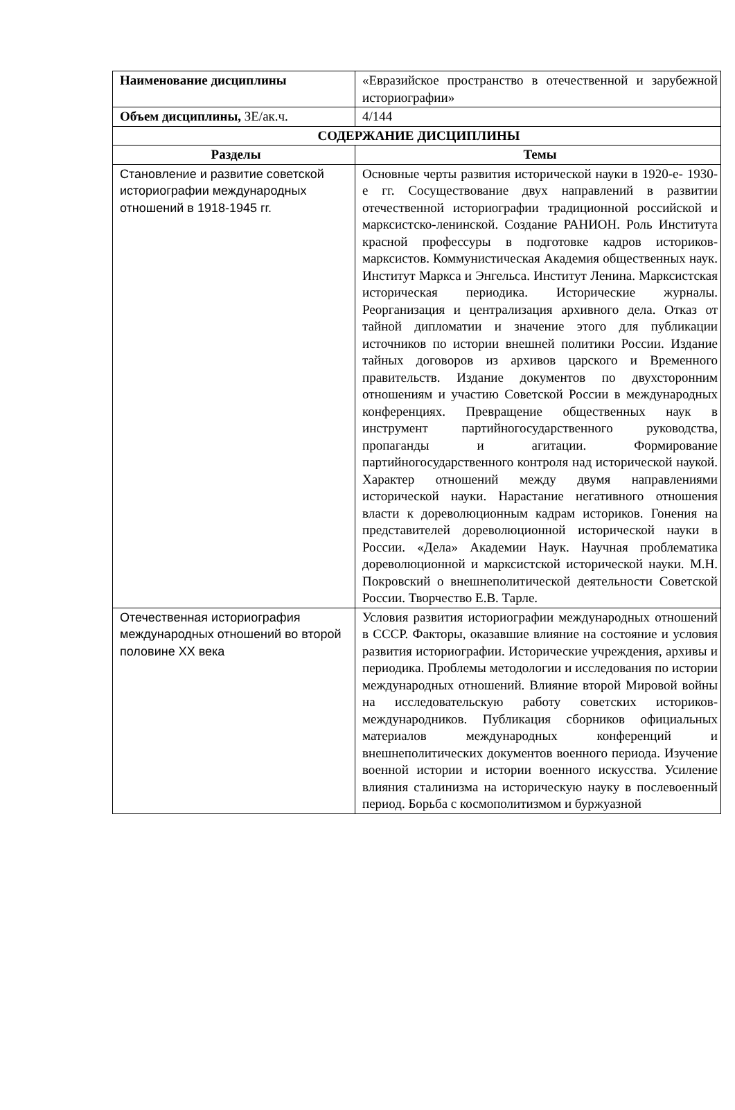| Наименование дисциплины | «Евразийское пространство в отечественной и зарубежной историографии» |
| Объем дисциплины, ЗЕ/ак.ч. | 4/144 |
| СОДЕРЖАНИЕ ДИСЦИПЛИНЫ | |
| Разделы | Темы |
| Становление и развитие советской историографии международных отношений в 1918-1945 гг. | Основные черты развития исторической науки в 1920-е- 1930-е гг. Сосуществование двух направлений в развитии отечественной историографии традиционной российской и марксистско-ленинской. Создание РАНИОН. Роль Института красной профессуры в подготовке кадров историков-марксистов. Коммунистическая Академия общественных наук. Институт Маркса и Энгельса. Институт Ленина. Марксистская историческая периодика. Исторические журналы. Реорганизация и централизация архивного дела. Отказ от тайной дипломатии и значение этого для публикации источников по истории внешней политики России. Издание тайных договоров из архивов царского и Временного правительств. Издание документов по двухсторонним отношениям и участию Советской России в международных конференциях. Превращение общественных наук в инструмент партийногосударственного руководства, пропаганды и агитации. Формирование партийногосударственного контроля над исторической наукой. Характер отношений между двумя направлениями исторической науки. Нарастание негативного отношения власти к дореволюционным кадрам историков. Гонения на представителей дореволюционной исторической науки в России. «Дела» Академии Наук. Научная проблематика дореволюционной и марксистской исторической науки. М.Н. Покровский о внешнеполитической деятельности Советской России. Творчество Е.В. Тарле. |
| Отечественная историография международных отношений во второй половине XX века | Условия развития историографии международных отношений в СССР. Факторы, оказавшие влияние на состояние и условия развития историографии. Исторические учреждения, архивы и периодика. Проблемы методологии и исследования по истории международных отношений. Влияние второй Мировой войны на исследовательскую работу советских историков-международников. Публикация сборников официальных материалов международных конференций и внешнеполитических документов военного периода. Изучение военной истории и истории военного искусства. Усиление влияния сталинизма на историческую науку в послевоенный период. Борьба с космополитизмом и буржуазной |